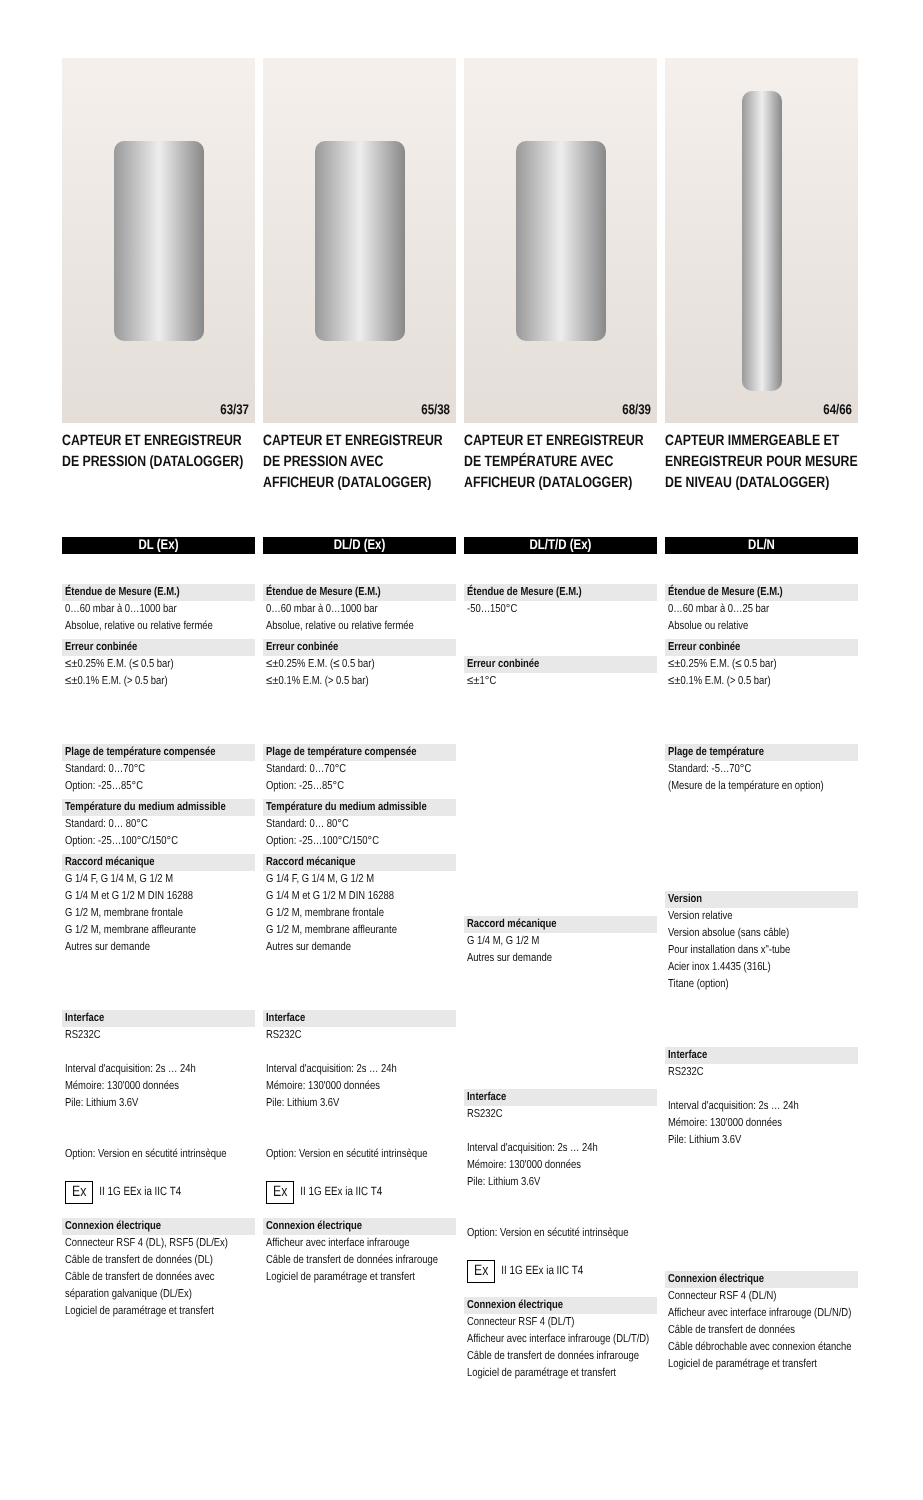63/37
CAPTEUR ET ENREGISTREUR DE PRESSION (DATALOGGER)
DL (Ex)
Étendue de Mesure (E.M.)
0…60 mbar à 0…1000 bar
Absolue, relative ou relative fermée
Erreur conbinée
≤±0.25% E.M. (≤ 0.5 bar)
≤±0.1% E.M. (> 0.5 bar)
Plage de température compensée
Standard: 0…70°C
Option: -25…85°C
Température du medium admissible
Standard: 0… 80°C
Option: -25…100°C/150°C
Raccord mécanique
G 1/4 F, G 1/4 M, G 1/2 M
G 1/4 M et G 1/2 M DIN 16288
G 1/2 M, membrane frontale
G 1/2 M, membrane affleurante
Autres sur demande
Interface
RS232C
Interval d'acquisition: 2s … 24h
Mémoire: 130'000 données
Pile: Lithium 3.6V
Option: Version en sécutité intrinsèque
Ex II 1G EEx ia IIC T4
Connexion électrique
Connecteur RSF 4 (DL), RSF5 (DL/Ex)
Câble de transfert de données (DL)
Câble de transfert de données avec séparation galvanique (DL/Ex)
Logiciel de paramétrage et transfert
65/38
CAPTEUR ET ENREGISTREUR DE PRESSION AVEC AFFICHEUR (DATALOGGER)
DL/D (Ex)
Étendue de Mesure (E.M.)
0…60 mbar à 0…1000 bar
Absolue, relative ou relative fermée
Erreur conbinée
≤±0.25% E.M. (≤ 0.5 bar)
≤±0.1% E.M. (> 0.5 bar)
Plage de température compensée
Standard: 0…70°C
Option: -25…85°C
Température du medium admissible
Standard: 0… 80°C
Option: -25…100°C/150°C
Raccord mécanique
G 1/4 F, G 1/4 M, G 1/2 M
G 1/4 M et G 1/2 M DIN 16288
G 1/2 M, membrane frontale
G 1/2 M, membrane affleurante
Autres sur demande
Interface
RS232C
Interval d'acquisition: 2s … 24h
Mémoire: 130'000 données
Pile: Lithium 3.6V
Option: Version en sécutité intrinsèque
Ex II 1G EEx ia IIC T4
Connexion électrique
Afficheur avec interface infrarouge
Câble de transfert de données infrarouge
Logiciel de paramétrage et transfert
68/39
CAPTEUR ET ENREGISTREUR DE TEMPÉRATURE AVEC AFFICHEUR (DATALOGGER)
DL/T/D (Ex)
Étendue de Mesure (E.M.)
-50…150°C
Erreur conbinée
≤±1°C
Raccord mécanique
G 1/4 M, G 1/2 M
Autres sur demande
Interface
RS232C
Interval d'acquisition: 2s … 24h
Mémoire: 130'000 données
Pile: Lithium 3.6V
Option: Version en sécutité intrinsèque
Ex II 1G EEx ia IIC T4
Connexion électrique
Connecteur RSF 4 (DL/T)
Afficheur avec interface infrarouge (DL/T/D)
Câble de transfert de données infrarouge
Logiciel de paramétrage et transfert
64/66
CAPTEUR IMMERGEABLE ET ENREGISTREUR POUR MESURE DE NIVEAU (DATALOGGER)
DL/N
Étendue de Mesure (E.M.)
0…60 mbar à 0…25 bar
Absolue ou relative
Erreur conbinée
≤±0.25% E.M. (≤ 0.5 bar)
≤±0.1% E.M. (> 0.5 bar)
Plage de température
Standard: -5…70°C
(Mesure de la température en option)
Version
Version relative
Version absolue (sans câble)
Pour installation dans x"-tube
Acier inox 1.4435 (316L)
Titane (option)
Interface
RS232C
Interval d'acquisition: 2s … 24h
Mémoire: 130'000 données
Pile: Lithium 3.6V
Connexion électrique
Connecteur RSF 4 (DL/N)
Afficheur avec interface infrarouge (DL/N/D)
Câble de transfert de données
Câble débrochable avec connexion étanche
Logiciel de paramétrage et transfert